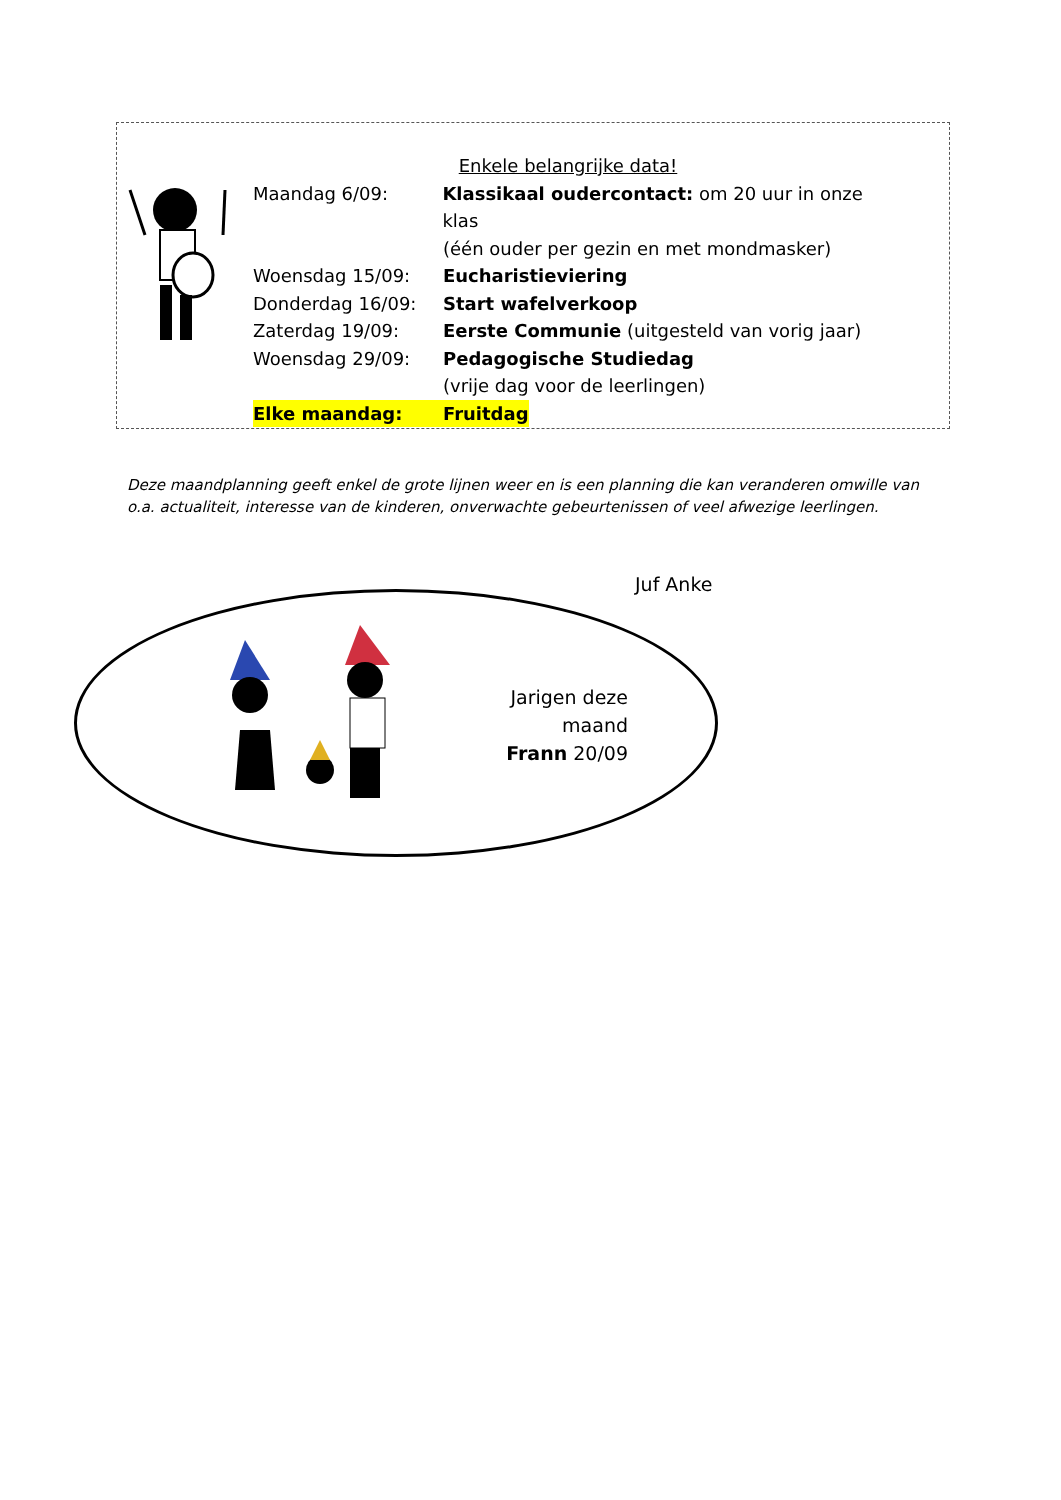Enkele belangrijke data!
Maandag 6/09: Klassikaal oudercontact: om 20 uur in onze klas
(één ouder per gezin en met mondmasker)
Woensdag 15/09: Eucharistieviering
Donderdag 16/09: Start wafelverkoop
Zaterdag 19/09: Eerste Communie (uitgesteld van vorig jaar)
Woensdag 29/09: Pedagogische Studiedag
(vrije dag voor de leerlingen)
Elke maandag: Fruitdag
Deze maandplanning geeft enkel de grote lijnen weer en is een planning die kan veranderen omwille van o.a. actualiteit, interesse van de kinderen, onverwachte gebeurtenissen of veel afwezige leerlingen.
Juf Anke
Jarigen deze maand
Frann 20/09